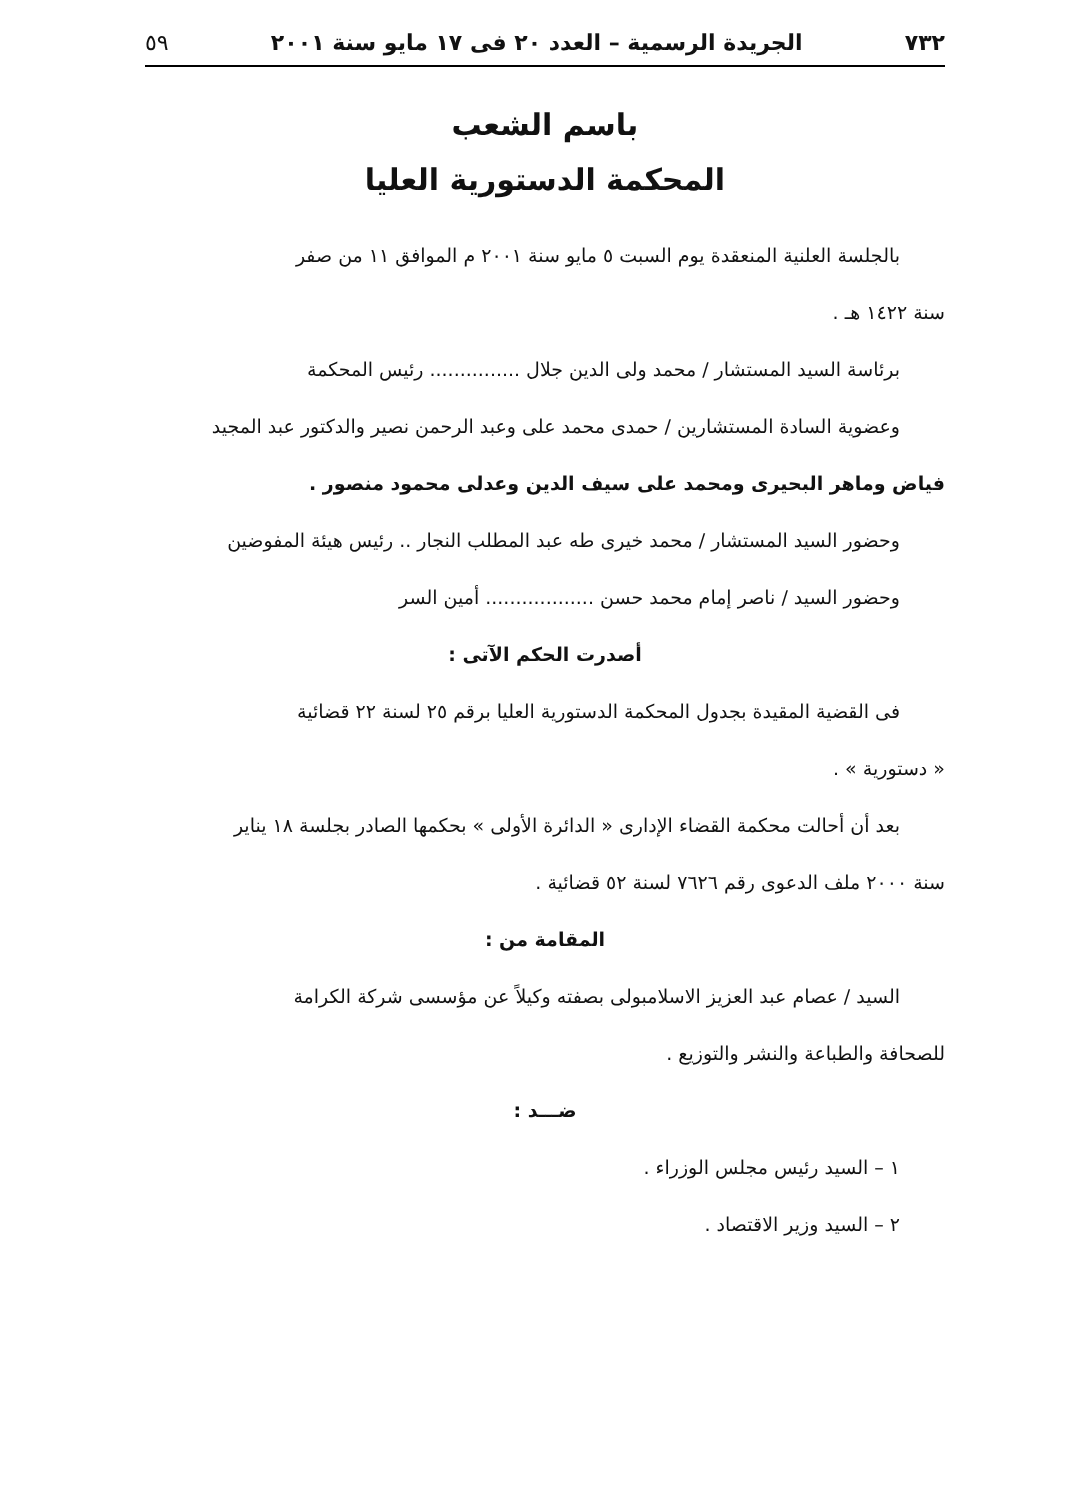٧٣٢ الجريدة الرسمية – العدد ٢٠ فى ١٧ مايو سنة ٢٠٠١ ٥٩
باسم الشعب
المحكمة الدستورية العليا
بالجلسة العلنية المنعقدة يوم السبت ٥ مايو سنة ٢٠٠١ م الموافق ١١ من صفر
سنة ١٤٢٢ هـ .
برئاسة السيد المستشار / محمد ولى الدين جلال ............... رئيس المحكمة
وعضوية السادة المستشارين / حمدى محمد على وعبد الرحمن نصير والدكتور عبد المجيد
فياض وماهر البحيرى ومحمد على سيف الدين وعدلى محمود منصور .
وحضور السيد المستشار / محمد خيرى طه عبد المطلب النجار .. رئيس هيئة المفوضين
وحضور السيد / ناصر إمام محمد حسن .................. أمين السر
أصدرت الحكم الآتى :
فى القضية المقيدة بجدول المحكمة الدستورية العليا برقم ٢٥ لسنة ٢٢ قضائية
« دستورية » .
بعد أن أحالت محكمة القضاء الإدارى « الدائرة الأولى » بحكمها الصادر بجلسة ١٨ يناير
سنة ٢٠٠٠ ملف الدعوى رقم ٧٦٢٦ لسنة ٥٢ قضائية .
المقامة من :
السيد / عصام عبد العزيز الاسلامبولى بصفته وكيلاً عن مؤسسى شركة الكرامة
للصحافة والطباعة والنشر والتوزيع .
ضـــد :
١ – السيد رئيس مجلس الوزراء .
٢ – السيد وزير الاقتصاد .